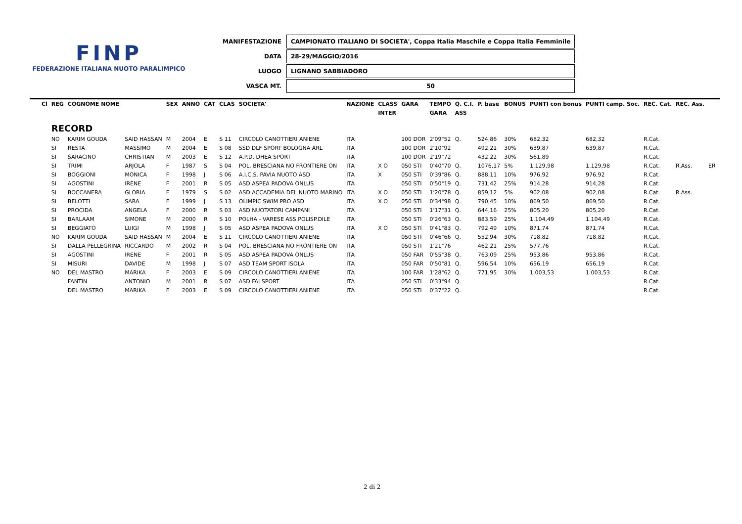FINP
FEDERAZIONE ITALIANA NUOTO PARALIMPICO
| MANIFESTAZIONE | CAMPIONATO ITALIANO DI SOCIETA', Coppa Italia Maschile e Coppa Italia Femminile |
| DATA | 28-29/MAGGIO/2016 |
| LUOGO | LIGNANO SABBIADORO |
| VASCA MT. | 50 |
| Cl | REG | COGNOME NOME | | SEX | ANNO | CAT | CLAS | SOCIETA' | NAZIONE | CLASS | GARA | TEMPO | Q. C.I. | P. base | BONUS | PUNTI con bonus | PUNTI camp. Soc. | REC. Cat. | REC. Ass. | |
| --- | --- | --- | --- | --- | --- | --- | --- | --- | --- | --- | --- | --- | --- | --- | --- | --- | --- | --- | --- | --- |
| | | | | | | | | | | INTER | | GARA | ASS | | | | | | | |
| | RECORD | | | | | | | | | | | | | | | | | | | |
| | NO | KARIM GOUDA | SAID HASSAN | M | 2004 | E | S 11 | CIRCOLO CANOTTIERI ANIENE | ITA | | 100 DOR | 2'09"52 | Q. | 524,86 | 30% | 682,32 | 682,32 | R.Cat. | | |
| | SI | RESTA | MASSIMO | M | 2004 | E | S 08 | SSD DLF SPORT BOLOGNA ARL | ITA | | 100 DOR | 2'10"92 | | 492,21 | 30% | 639,87 | 639,87 | R.Cat. | | |
| | SI | SARACINO | CHRISTIAN | M | 2003 | E | S 12 | A.P.D. DHEA SPORT | ITA | | 100 DOR | 2'19"72 | | 432,22 | 30% | 561,89 | | R.Cat. | | |
| | SI | TRIMI | ARJOLA | F | 1987 | S | S 04 | POL. BRESCIANA NO FRONTIERE ON | ITA | X O | 050 STI | 0'40"70 | Q. | 1076,17 | 5% | 1.129,98 | 1.129,98 | R.Cat. | R.Ass. | ER |
| | SI | BOGGIONI | MONICA | F | 1998 | J | S 06 | A.I.C.S. PAVIA NUOTO ASD | ITA | X | 050 STI | 0'39"86 | Q. | 888,11 | 10% | 976,92 | 976,92 | R.Cat. | | |
| | SI | AGOSTINI | IRENE | F | 2001 | R | S 05 | ASD ASPEA PADOVA ONLUS | ITA | | 050 STI | 0'50"19 | Q. | 731,42 | 25% | 914,28 | 914,28 | R.Cat. | | |
| | SI | BOCCANERA | GLORIA | F | 1979 | S | S 02 | ASD ACCADEMIA DEL NUOTO MARINO | ITA | X O | 050 STI | 1'20"78 | Q. | 859,12 | 5% | 902,08 | 902,08 | R.Cat. | R.Ass. | |
| | SI | BELOTTI | SARA | F | 1999 | J | S 13 | OLIMPIC SWIM PRO ASD | ITA | X O | 050 STI | 0'34"98 | Q. | 790,45 | 10% | 869,50 | 869,50 | R.Cat. | | |
| | SI | PROCIDA | ANGELA | F | 2000 | R | S 03 | ASD NUOTATORI CAMPANI | ITA | | 050 STI | 1'17"31 | Q. | 644,16 | 25% | 805,20 | 805,20 | R.Cat. | | |
| | SI | BARLAAM | SIMONE | M | 2000 | R | S 10 | POLHA - VARESE ASS.POLISP.DILE | ITA | | 050 STI | 0'26"63 | Q. | 883,59 | 25% | 1.104,49 | 1.104,49 | R.Cat. | | |
| | SI | BEGGIATO | LUIGI | M | 1998 | J | S 05 | ASD ASPEA PADOVA ONLUS | ITA | X O | 050 STI | 0'41"83 | Q. | 792,49 | 10% | 871,74 | 871,74 | R.Cat. | | |
| | NO | KARIM GOUDA | SAID HASSAN | M | 2004 | E | S 11 | CIRCOLO CANOTTIERI ANIENE | ITA | | 050 STI | 0'46"66 | Q. | 552,94 | 30% | 718,82 | 718,82 | R.Cat. | | |
| | SI | DALLA PELLEGRINA | RICCARDO | M | 2002 | R | S 04 | POL. BRESCIANA NO FRONTIERE ON | ITA | | 050 STI | 1'21"76 | | 462,21 | 25% | 577,76 | | R.Cat. | | |
| | SI | AGOSTINI | IRENE | F | 2001 | R | S 05 | ASD ASPEA PADOVA ONLUS | ITA | | 050 FAR | 0'55"38 | Q. | 763,09 | 25% | 953,86 | 953,86 | R.Cat. | | |
| | SI | MISURI | DAVIDE | M | 1998 | J | S 07 | ASD TEAM SPORT ISOLA | ITA | | 050 FAR | 0'50"81 | Q. | 596,54 | 10% | 656,19 | 656,19 | R.Cat. | | |
| | NO | DEL MASTRO | MARIKA | F | 2003 | E | S 09 | CIRCOLO CANOTTIERI ANIENE | ITA | | 100 FAR | 1'28"62 | Q. | 771,95 | 30% | 1.003,53 | 1.003,53 | R.Cat. | | |
| | | FANTIN | ANTONIO | M | 2001 | R | S 07 | ASD FAI SPORT | ITA | | 050 STI | 0'33"94 | Q. | | | | | R.Cat. | | |
| | | DEL MASTRO | MARIKA | F | 2003 | E | S 09 | CIRCOLO CANOTTIERI ANIENE | ITA | | 050 STI | 0'37"22 | Q. | | | | | R.Cat. | | |
2 di 2